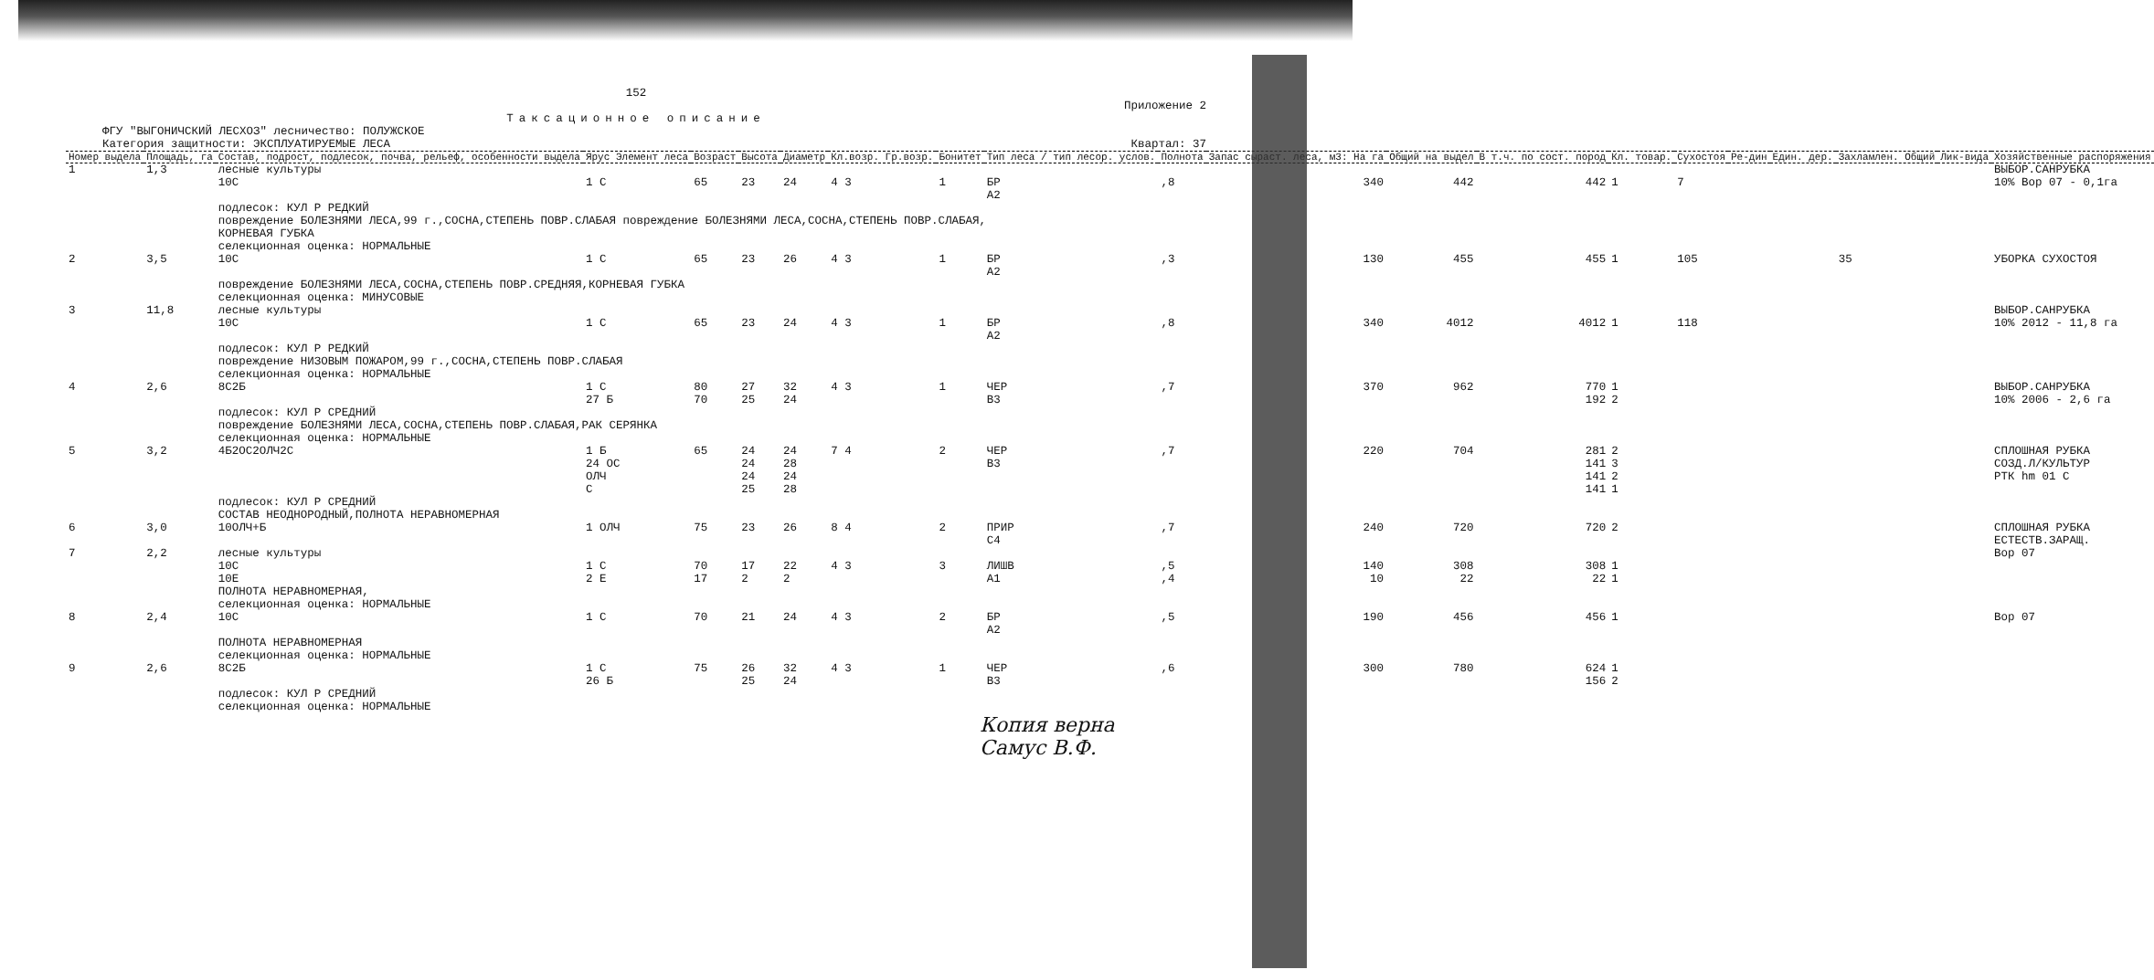152
Приложение 2
Таксационное описание
ФГУ "ВЫГОНИЧСКИЙ ЛЕСХОЗ" лесничество: ПОЛУЖСКОЕ
Категория защитности: ЭКСПЛУАТИРУЕМЫЕ ЛЕСА Квартал: 37
| Номер выдела | Площадь, га | Состав, подрост, подлесок, почва, рельеф, особенности выдела | Ярус Элемент леса | Возраст | Высота | Диаметр | Кл.возр. Гр.возр. | Бонитет | Тип леса / тип лесор. услов. | Полнота | Запас сыраст. леса, м3: На га | Общий на выдел | В т.ч. по сост. пород | Кл. товар. | Сухостоя | Ре-дин | Един. дер. | Захламлен. Общий | Лик-вида | Хозяйственные распоряжения |
| --- | --- | --- | --- | --- | --- | --- | --- | --- | --- | --- | --- | --- | --- | --- | --- | --- | --- | --- | --- | --- |
| 1 | 1,3 | лесные культуры 10С | 1 С | 65 | 23 | 24 | 4 3 | 1 | БР А2 | ,8 | 340 | 442 | 442 | 1 | 7 | | | | | ВЫБОР.САНРУБКА 10% Вор 07 - 0,1га |
| | | подлесок: КУЛ Р РЕДКИЙ повреждение БОЛЕЗНЯМИ ЛЕСА,99 г.,СОСНА,СТЕПЕНЬ ПОВР.СЛАБАЯ повреждение БОЛЕЗНЯМИ ЛЕСА,СОСНА,СТЕПЕНЬ ПОВР.СЛАБАЯ, КОРНЕВАЯ ГУБКА селекционная оценка: НОРМАЛЬНЫЕ | | | | | | | | | | | | | | | | | | |
| 2 | 3,5 | 10С | 1 С | 65 | 23 | 26 | 4 3 | 1 | БР А2 | ,3 | 130 | 455 | 455 | 1 | 105 | | | 35 | | УБОРКА СУХОСТОЯ |
| | | повреждение БОЛЕЗНЯМИ ЛЕСА,СОСНА,СТЕПЕНЬ ПОВР.СРЕДНЯЯ,КОРНЕВАЯ ГУБКА селекционная оценка: МИНУСОВЫЕ | | | | | | | | | | | | | | | | | | |
| 3 | 11,8 | лесные культуры 10С | 1 С | 65 | 23 | 24 | 4 3 | 1 | БР А2 | ,8 | 340 | 4012 | 4012 | 1 | 118 | | | | | ВЫБОР.САНРУБКА 10% 2012 - 11,8 га |
| | | подлесок: КУЛ Р РЕДКИЙ повреждение НИЗОВЫМ ПОЖАРОМ,99 г.,СОСНА,СТЕПЕНЬ ПОВР.СЛАБАЯ селекционная оценка: НОРМАЛЬНЫЕ | | | | | | | | | | | | | | | | | | |
| 4 | 2,6 | 8С2Б | 1 С 27 Б | 80 70 | 27 25 | 32 24 | 4 3 | 1 | ЧЕР В3 | ,7 | 370 | 962 | 770 192 | 1 2 | | | | | | ВЫБОР.САНРУБКА 10% 2006 - 2,6 га |
| | | подлесок: КУЛ Р СРЕДНИЙ повреждение БОЛЕЗНЯМИ ЛЕСА,СОСНА,СТЕПЕНЬ ПОВР.СЛАБАЯ,РАК СЕРЯНКА селекционная оценка: НОРМАЛЬНЫЕ | | | | | | | | | | | | | | | | | | |
| 5 | 3,2 | 4Б2ОС2ОЛЧ2С | 1 Б 24 ОС ОЛЧ С | 65 | 24 24 24 25 | 24 28 24 28 | 7 4 | 2 | ЧЕР В3 | ,7 | 220 | 704 | 281 141 141 141 | 2 3 2 1 | | | | | | СПЛОШНАЯ РУБКА СОЗД.Л/КУЛЬТУР РТК hm 01 С |
| | | подлесок: КУЛ Р СРЕДНИЙ СОСТАВ НЕОДНОРОДНЫЙ,ПОЛНОТА НЕРАВНОМЕРНАЯ | | | | | | | | | | | | | | | | | | |
| 6 | 3,0 | 10ОЛЧ+Б | 1 ОЛЧ | 75 | 23 | 26 | 8 4 | 2 | ПРИР С4 | ,7 | 240 | 720 | 720 | 2 | | | | | | СПЛОШНАЯ РУБКА ЕСТЕСТВ.ЗАРАЩ. |
| 7 | 2,2 | лесные культуры 10С 10Е | 1 С 2 Е | 70 17 | 17 2 | 22 2 | 4 3 | 3 | ЛИШВ А1 | ,5 ,4 | 140 10 | 308 22 | 308 22 | 1 1 | | | | | | Вор 07 |
| | | ПОЛНОТА НЕРАВНОМЕРНАЯ, селекционная оценка: НОРМАЛЬНЫЕ | | | | | | | | | | | | | | | | | | |
| 8 | 2,4 | 10С | 1 С | 70 | 21 | 24 | 4 3 | 2 | БР А2 | ,5 | 190 | 456 | 456 | 1 | | | | | | Вор 07 |
| | | ПОЛНОТА НЕРАВНОМЕРНАЯ селекционная оценка: НОРМАЛЬНЫЕ | | | | | | | | | | | | | | | | | | |
| 9 | 2,6 | 8С2Б | 1 С 26 Б | 75 | 26 25 | 32 24 | 4 3 | 1 | ЧЕР В3 | ,6 | 300 | 780 | 624 156 | 1 2 | | | | | | |
| | | подлесок: КУЛ Р СРЕДНИЙ селекционная оценка: НОРМАЛЬНЫЕ | | | | | | | | | | | | | | | | | | |
Копия верна
Самус В.Ф.